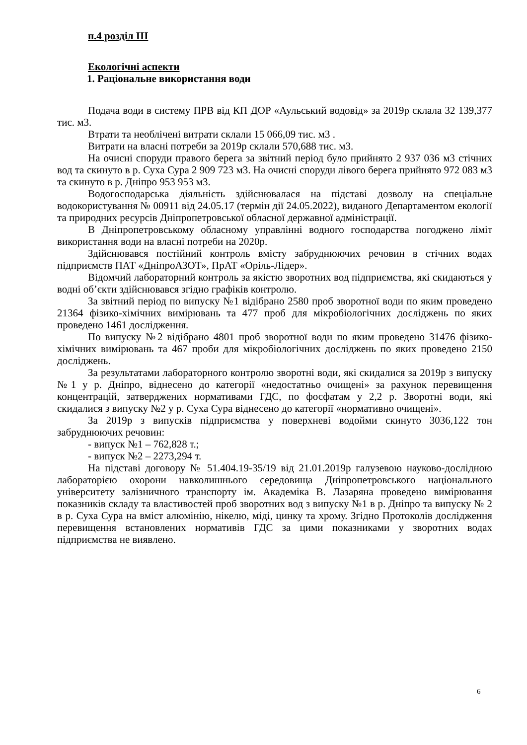п.4 розділ ІІІ
Екологічні аспекти
1. Раціональне використання води
Подача води в систему ПРВ від КП ДОР «Аульський водовід» за 2019р склала 32 139,377 тис. м3.
Втрати та необлічені витрати склали 15 066,09 тис. м3 .
Витрати на власні потреби за 2019р склали 570,688 тис. м3.
На очисні споруди правого берега за звітний період було прийнято 2 937 036 м3 стічних вод та скинуто в р. Суха Сура 2 909 723 м3. На очисні споруди лівого берега прийнято 972 083 м3 та скинуто в р. Дніпро 953 953 м3.
Водогосподарська діяльність здійснювалася на підставі дозволу на спеціальне водокористування № 00911 від 24.05.17 (термін дії 24.05.2022), виданого Департаментом екології та природних ресурсів Дніпропетровської обласної державної адміністрації.
В Дніпропетровському обласному управлінні водного господарства погоджено ліміт використання води на власні потреби на 2020р.
Здійснювався постійний контроль вмісту забруднюючих речовин в стічних водах підприємств ПАТ «ДніпроАЗОТ», ПрАТ «Оріль-Лідер».
Відомчий лабораторний контроль за якістю зворотних вод підприємства, які скидаються у водні об’єкти здійснювався згідно графіків контролю.
За звітний період по випуску №1 відібрано 2580 проб зворотної води по яким проведено 21364 фізико-хімічних вимірювань та 477 проб для мікробіологічних досліджень по яких проведено 1461 дослідження.
По випуску №2 відібрано 4801 проб зворотної води по яким проведено 31476 фізико-хімічних вимірювань та 467 проби для мікробіологічних досліджень по яких проведено 2150 досліджень.
За результатами лабораторного контролю зворотні води, які скидалися за 2019р з випуску №1 у р. Дніпро, віднесено до категорії «недостатньо очищені» за рахунок перевищення концентрацій, затверджених нормативами ГДС, по фосфатам у 2,2 р. Зворотні води, які скидалися з випуску №2 у р. Суха Сура віднесено до категорії «нормативно очищені».
За 2019р з випусків підприємства у поверхневі водойми скинуто 3036,122 тон забруднюючих речовин:
- випуск №1 – 762,828 т.;
- випуск №2 – 2273,294 т.
На підставі договору № 51.404.19-35/19 від 21.01.2019р галузевою науково-дослідною лабораторією охорони навколишнього середовища Дніпропетровського національного університету залізничного транспорту ім. Академіка В. Лазаряна проведено вимірювання показників складу та властивостей проб зворотних вод з випуску №1 в р. Дніпро та випуску № 2 в р. Суха Сура на вміст алюмінію, нікелю, міді, цинку та хрому. Згідно Протоколів дослідження перевищення встановлених нормативів ГДС за цими показниками у зворотних водах підприємства не виявлено.
6